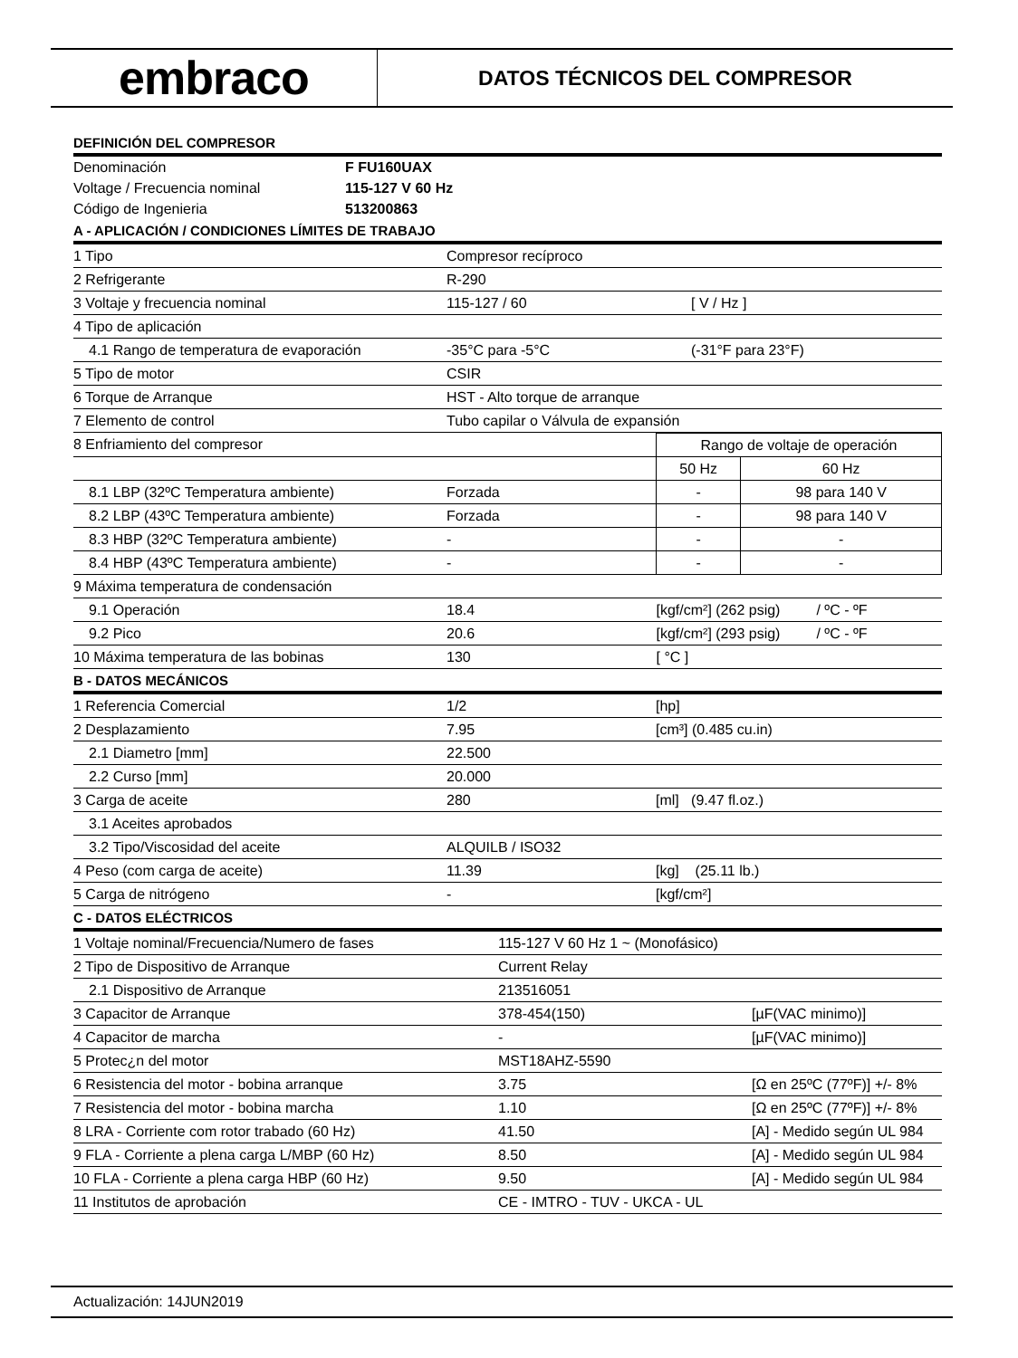embraco
DATOS TÉCNICOS DEL COMPRESOR
DEFINICIÓN DEL COMPRESOR
| Denominación | F FU160UAX |
| Voltage / Frecuencia nominal | 115-127 V 60 Hz |
| Código de Ingenieria | 513200863 |
A - APLICACIÓN / CONDICIONES LÍMITES DE TRABAJO
| 1 Tipo | Compresor recíproco | |
| 2 Refrigerante | R-290 | |
| 3 Voltaje y frecuencia nominal | 115-127 / 60 | [ V / Hz ] |
| 4 Tipo de aplicación | | |
| 4.1 Rango de temperatura de evaporación | -35°C para -5°C | (-31°F para 23°F) |
| 5 Tipo de motor | CSIR | |
| 6 Torque de Arranque | HST - Alto torque de arranque | |
| 7 Elemento de control | Tubo capilar o Válvula de expansión | |
| 8 Enfriamiento del compresor | | Rango de voltaje de operación | |
| | | 50 Hz | 60 Hz |
| 8.1 LBP (32ºC Temperatura ambiente) | Forzada | - | 98 para 140 V |
| 8.2 LBP (43ºC Temperatura ambiente) | Forzada | - | 98 para 140 V |
| 8.3 HBP (32ºC Temperatura ambiente) | - | - | - |
| 8.4 HBP (43ºC Temperatura ambiente) | - | - | - |
| 9 Máxima temperatura de condensación | | | |
| 9.1 Operación | 18.4 | [kgf/cm²] (262 psig) / ºC - ºF | |
| 9.2 Pico | 20.6 | [kgf/cm²] (293 psig) / ºC - ºF | |
| 10 Máxima temperatura de las bobinas | 130 | [ °C ] | |
B - DATOS MECÁNICOS
| 1 Referencia Comercial | 1/2 | [hp] |
| 2 Desplazamiento | 7.95 | [cm³] (0.485 cu.in) |
| 2.1 Diametro [mm] | 22.500 | |
| 2.2 Curso [mm] | 20.000 | |
| 3 Carga de aceite | 280 | [ml] (9.47 fl.oz.) |
| 3.1 Aceites aprobados | | |
| 3.2 Tipo/Viscosidad del aceite | ALQUILB / ISO32 | |
| 4 Peso (com carga de aceite) | 11.39 | [kg] (25.11 lb.) |
| 5 Carga de nitrógeno | - | [kgf/cm²] |
C - DATOS ELÉCTRICOS
| 1 Voltaje nominal/Frecuencia/Numero de fases | 115-127 V 60 Hz 1 ~ (Monofásico) | |
| 2 Tipo de Dispositivo de Arranque | Current Relay | |
| 2.1 Dispositivo de Arranque | 213516051 | |
| 3 Capacitor de Arranque | 378-454(150) | [µF(VAC minimo)] |
| 4 Capacitor de marcha | - | [µF(VAC minimo)] |
| 5 Protec¿n del motor | MST18AHZ-5590 | |
| 6 Resistencia del motor - bobina arranque | 3.75 | [Ω en 25ºC (77ºF)] +/- 8% |
| 7 Resistencia del motor - bobina marcha | 1.10 | [Ω en 25ºC (77ºF)] +/- 8% |
| 8 LRA - Corriente com rotor trabado (60 Hz) | 41.50 | [A] - Medido según UL 984 |
| 9 FLA - Corriente a plena carga L/MBP (60 Hz) | 8.50 | [A] - Medido según UL 984 |
| 10 FLA - Corriente a plena carga HBP (60 Hz) | 9.50 | [A] - Medido según UL 984 |
| 11 Institutos de aprobación | CE - IMTRO - TUV - UKCA - UL | |
Actualización: 14JUN2019